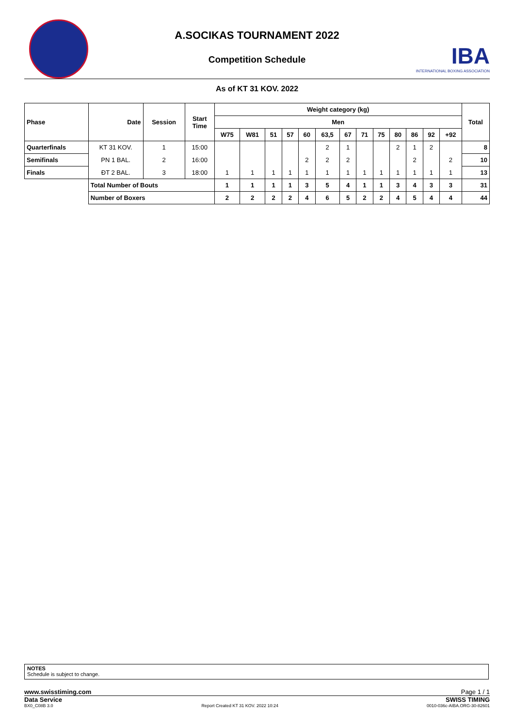A.SOCIKAS TOURNAMENT 2022
Competition Schedule
IBA
INTERNATIONAL BOXING ASSOCIATION
As of KT 31 KOV. 2022
| Phase | Date | Session | Start Time | Weight category (kg) | | | | | | | | | | | | | Total |
| --- | --- | --- | --- | --- | --- | --- | --- | --- | --- | --- | --- | --- | --- | --- | --- | --- | --- |
| | | | | Men | | | | | | | | | | | | | |
| | | | | W75 | W81 | 51 | 57 | 60 | 63,5 | 67 | 71 | 75 | 80 | 86 | 92 | +92 | |
| Quarterfinals | KT 31 KOV. | 1 | 15:00 | | | | | | 2 | 1 | | | 2 | 1 | 2 | | 8 |
| Semifinals | PN 1 BAL. | 2 | 16:00 | | | | | 2 | 2 | 2 | | | | 2 | | 2 | 10 |
| Finals | ĐT 2 BAL. | 3 | 18:00 | 1 | 1 | 1 | 1 | 1 | 1 | 1 | 1 | 1 | 1 | 1 | 1 | 1 | 13 |
| | Total Number of Bouts | | | 1 | 1 | 1 | 1 | 3 | 5 | 4 | 1 | 1 | 3 | 4 | 3 | 3 | 31 |
| | Number of Boxers | | | 2 | 2 | 2 | 2 | 4 | 6 | 5 | 2 | 2 | 4 | 5 | 4 | 4 | 44 |
NOTES
Schedule is subject to change.
www.swisstiming.com Page 1 / 1
Data Service SWISS TIMING
BX0_C08B 3.0 Report Created KT 31 KOV. 2022 10:24 0010-036c-AIBA.ORG-30-82601